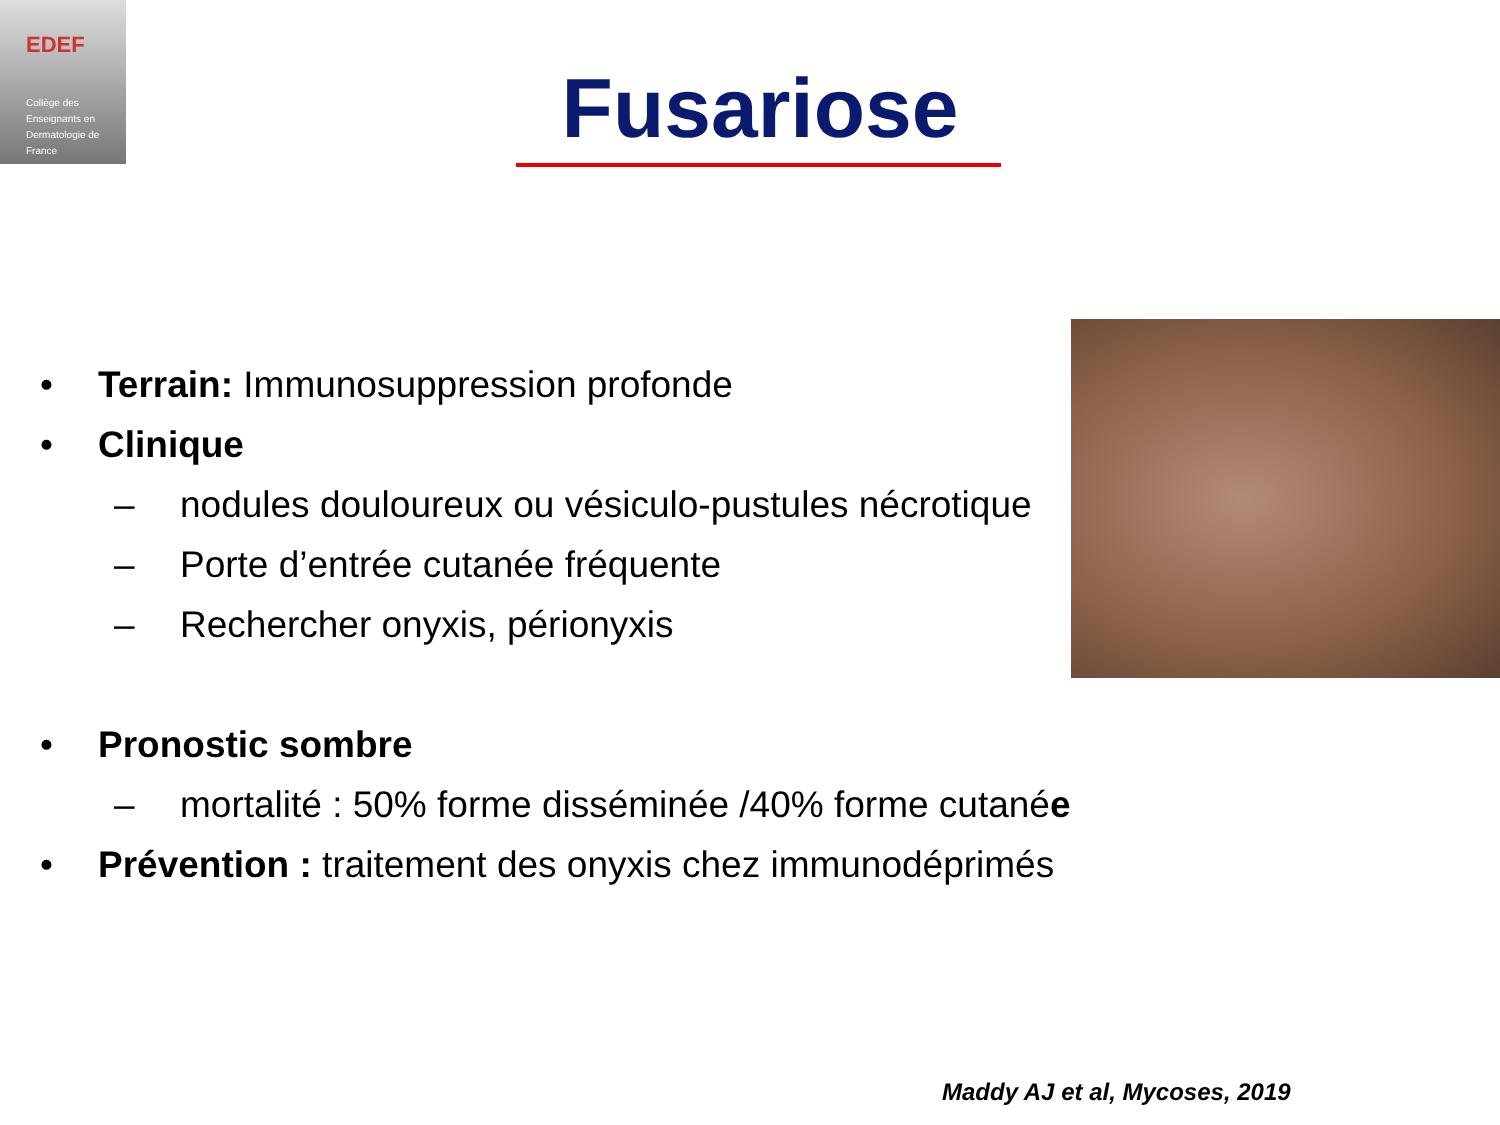EDEF
Collège des
Enseignants en
Dermatologie de
France
Fusariose
• Terrain: Immunosuppression profonde
• Clinique
– nodules douloureux ou vésiculo-pustules nécrotique
– Porte d’entrée cutanée fréquente
– Rechercher onyxis, périonyxis
• Pronostic sombre
– mortalité : 50% forme disséminée /40% forme cutanée
• Prévention : traitement des onyxis chez immunodéprimés
Maddy AJ et al, Mycoses, 2019